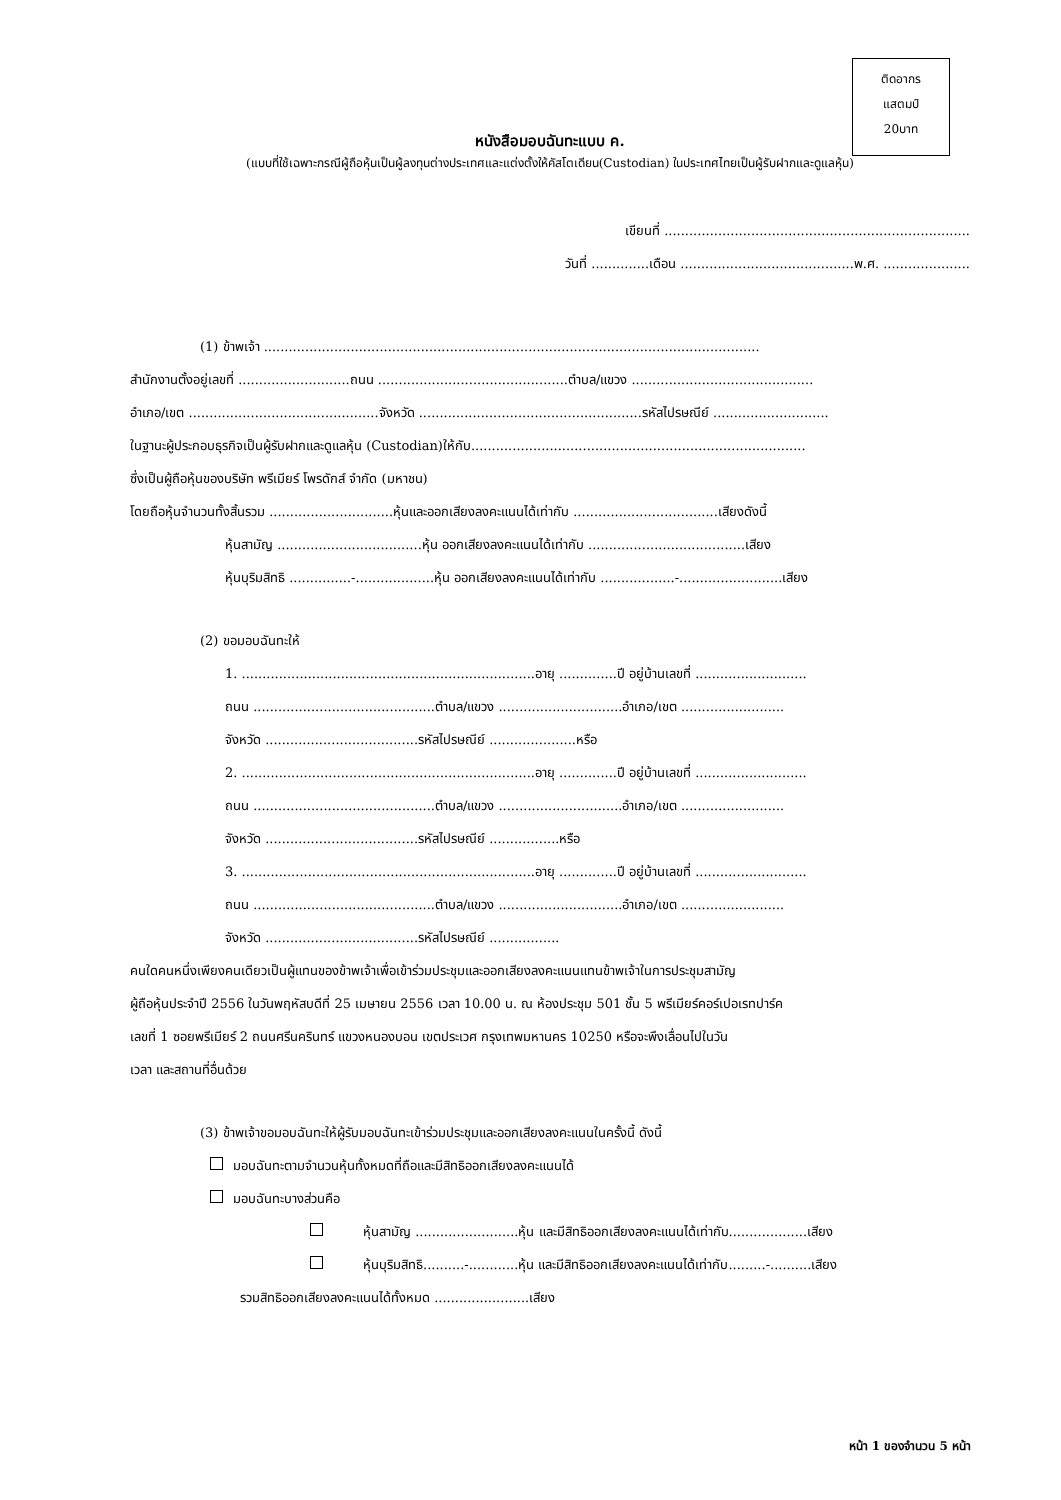ติดอากร
แสตมป์
20บาท
หนังสือมอบฉันทะแบบ ค.
(แบบที่ใช้เฉพาะกรณีผู้ถือหุ้นเป็นผู้ลงทุนต่างประเทศและแต่งตั้งให้คัสโตเดียน(Custodian) ในประเทศไทยเป็นผู้รับฝากและดูแลหุ้น)
เขียนที่ ..........................................................................
วันที่ ..............เดือน ..........................................พ.ศ. .....................
(1) ข้าพเจ้า ........................................................................................................................
สำนักงานตั้งอยู่เลขที่ ...........................ถนน ..............................................ตำบล/แขวง ............................................
อำเภอ/เขต ..............................................จังหวัด ......................................................รหัสไปรษณีย์ ............................
ในฐานะผู้ประกอบธุรกิจเป็นผู้รับฝากและดูแลหุ้น (Custodian)ให้กับ.................................................................................
ซึ่งเป็นผู้ถือหุ้นของบริษัท พรีเมียร์ โพรดักส์ จำกัด (มหาชน)
โดยถือหุ้นจำนวนทั้งสิ้นรวม ..............................หุ้นและออกเสียงลงคะแนนได้เท่ากับ ...................................เสียงดังนี้
หุ้นสามัญ ...................................หุ้น ออกเสียงลงคะแนนได้เท่ากับ ......................................เสียง
หุ้นบุริมสิทธิ ...............-...................หุ้น ออกเสียงลงคะแนนได้เท่ากับ ..................-.........................เสียง
(2) ขอมอบฉันทะให้
1. .......................................................................อายุ ..............ปี อยู่บ้านเลขที่ ...........................
ถนน ............................................ตำบล/แขวง ..............................อำเภอ/เขต .........................
จังหวัด .....................................รหัสไปรษณีย์ .....................หรือ
2. .......................................................................อายุ ..............ปี อยู่บ้านเลขที่ ...........................
ถนน ............................................ตำบล/แขวง ..............................อำเภอ/เขต .........................
จังหวัด .....................................รหัสไปรษณีย์ .................หรือ
3. .......................................................................อายุ ..............ปี อยู่บ้านเลขที่ ...........................
ถนน ............................................ตำบล/แขวง ..............................อำเภอ/เขต .........................
จังหวัด .....................................รหัสไปรษณีย์ .................
คนใดคนหนึ่งเพียงคนเดียวเป็นผู้แทนของข้าพเจ้าเพื่อเข้าร่วมประชุมและออกเสียงลงคะแนนแทนข้าพเจ้าในการประชุมสามัญ
ผู้ถือหุ้นประจำปี 2556 ในวันพฤหัสบดีที่ 25 เมษายน 2556 เวลา 10.00 น. ณ ห้องประชุม 501 ชั้น 5 พรีเมียร์คอร์เปอเรทปาร์ค
เลขที่ 1 ซอยพรีเมียร์ 2 ถนนศรีนครินทร์ แขวงหนองบอน เขตประเวศ กรุงเทพมหานคร 10250 หรือจะพึงเลื่อนไปในวัน
เวลา และสถานที่อื่นด้วย
(3) ข้าพเจ้าขอมอบฉันทะให้ผู้รับมอบฉันทะเข้าร่วมประชุมและออกเสียงลงคะแนนในครั้งนี้ ดังนี้
มอบฉันทะตามจำนวนหุ้นทั้งหมดที่ถือและมีสิทธิออกเสียงลงคะแนนได้
มอบฉันทะบางส่วนคือ
หุ้นสามัญ .........................หุ้น และมีสิทธิออกเสียงลงคะแนนได้เท่ากับ...................เสียง
หุ้นบุริมสิทธิ..........-............หุ้น และมีสิทธิออกเสียงลงคะแนนได้เท่ากับ.........-..........เสียง
รวมสิทธิออกเสียงลงคะแนนได้ทั้งหมด .......................เสียง
หน้า 1 ของจำนวน 5 หน้า